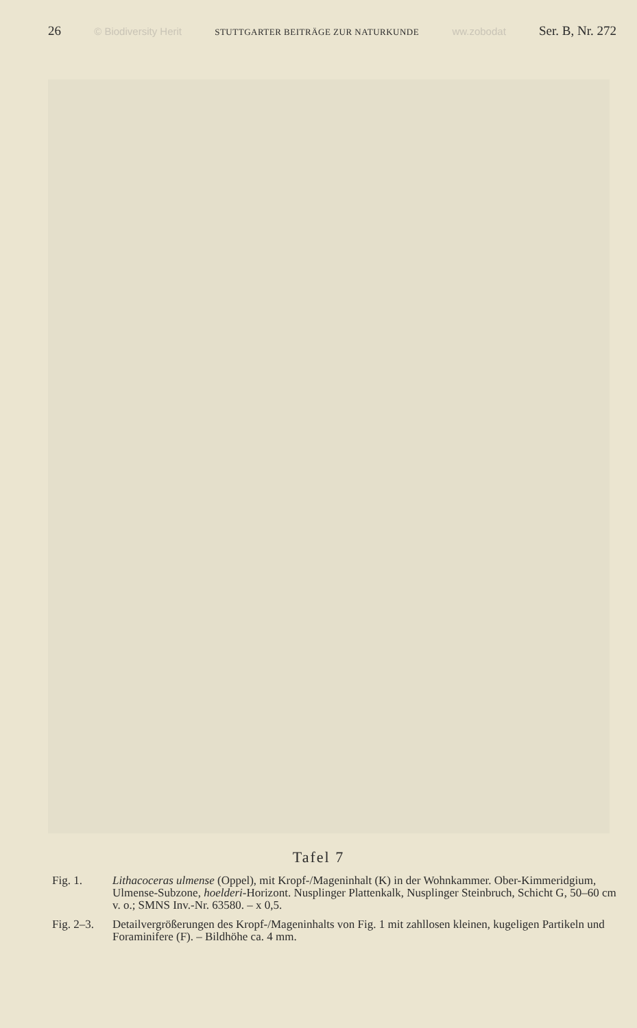26 © Biodiversity Herit STUTTGARTER BEITRÄGE ZUR NATURKUNDE ww.zobodat Ser. B, Nr. 272
Tafel 7
Fig. 1. Lithacoceras ulmense (Oppel), mit Kropf-/Mageninhalt (K) in der Wohnkammer. Ober-Kimmeridgium, Ulmense-Subzone, hoelderi-Horizont. Nusplinger Plattenkalk, Nusplinger Steinbruch, Schicht G, 50–60 cm v. o.; SMNS Inv.-Nr. 63580. – x 0,5.
Fig. 2–3. Detailvergrößerungen des Kropf-/Mageninhalts von Fig. 1 mit zahllosen kleinen, kugeligen Partikeln und Foraminifere (F). – Bildhöhe ca. 4 mm.